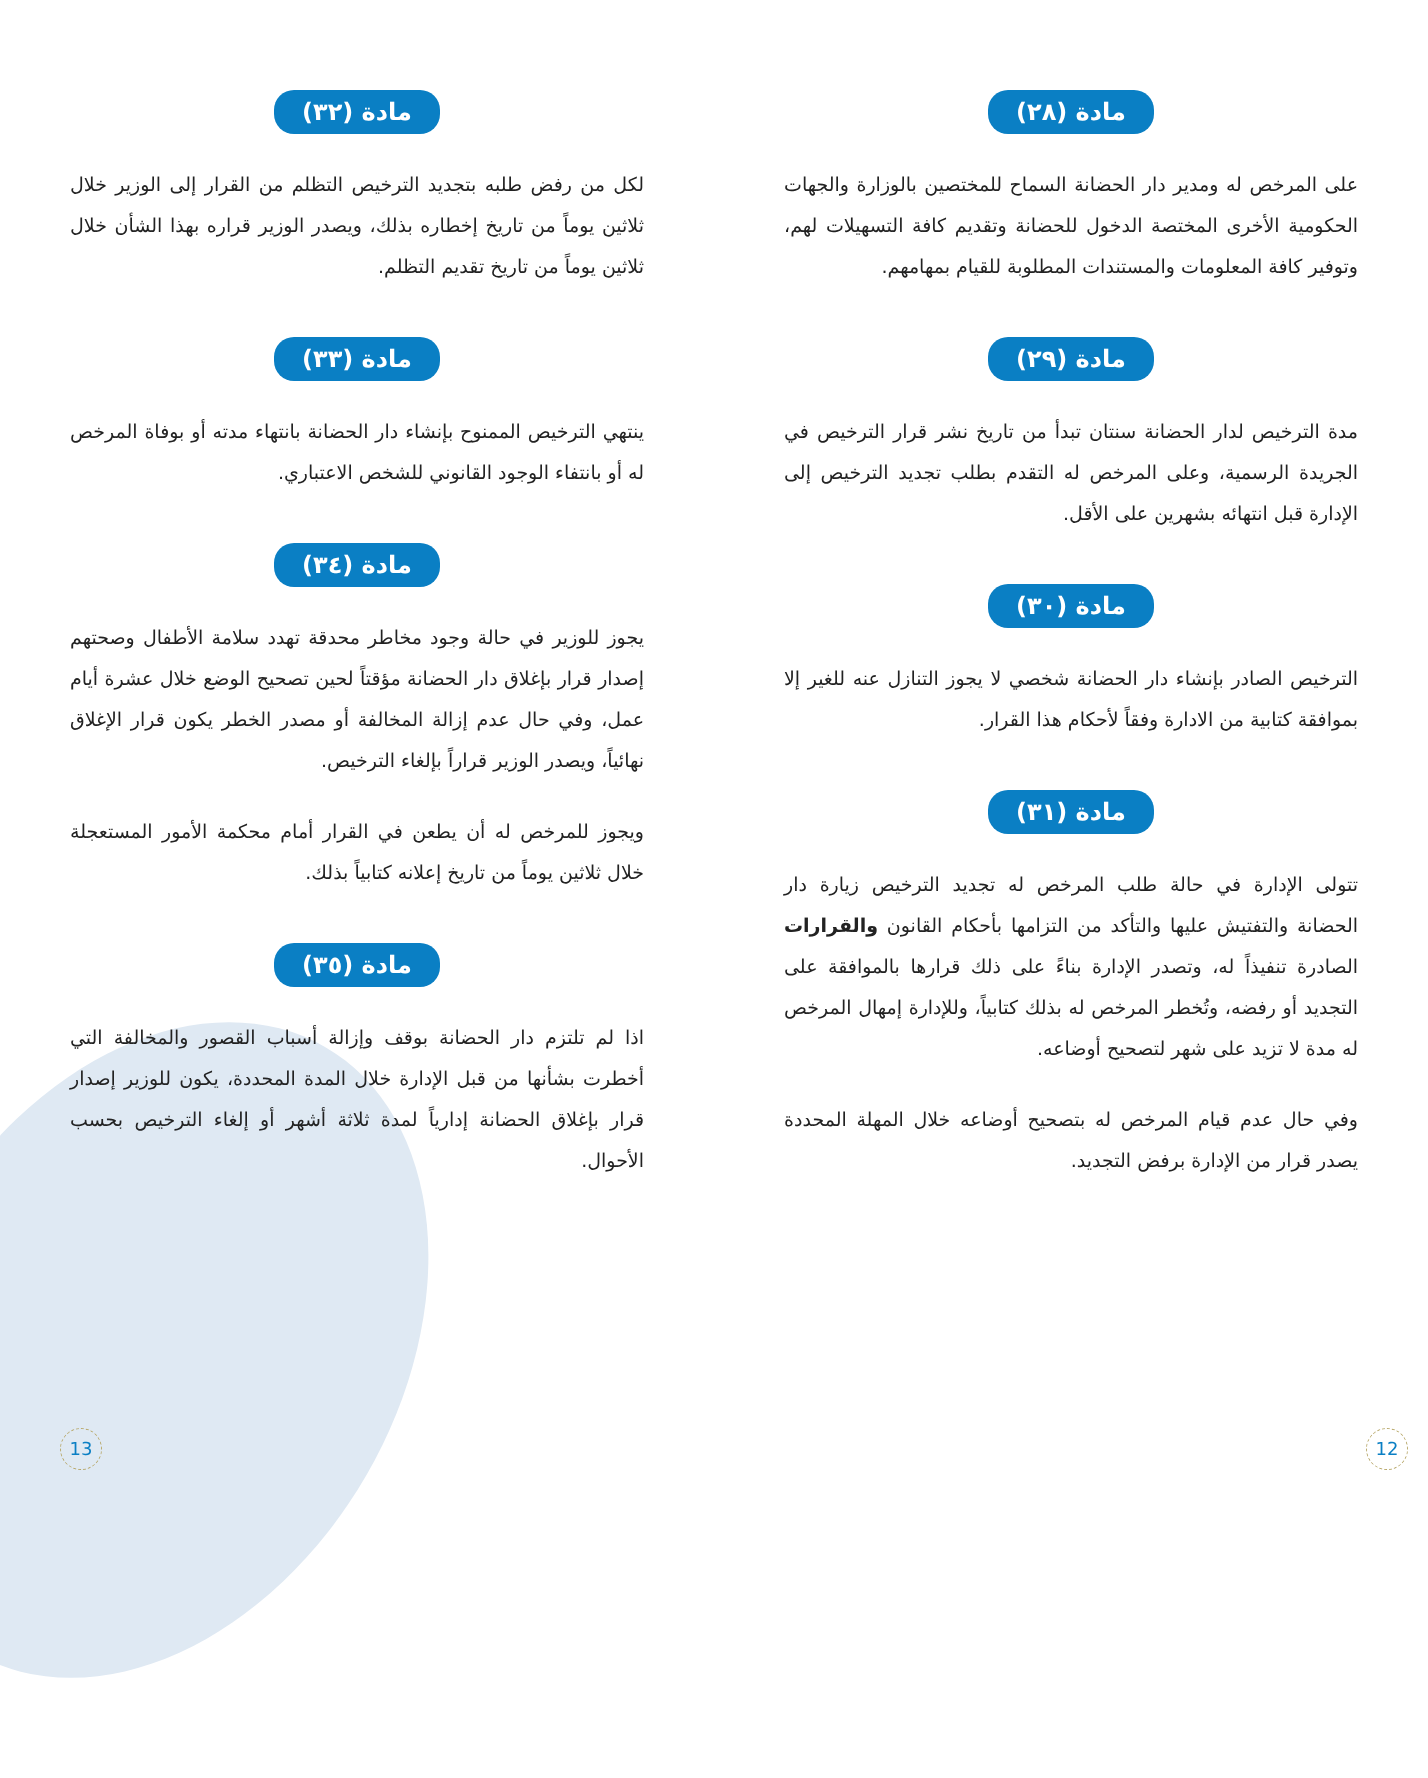مادة (٢٨)
على المرخص له ومدير دار الحضانة السماح للمختصين بالوزارة والجهات الحكومية الأخرى المختصة الدخول للحضانة وتقديم كافة التسهيلات لهم، وتوفير كافة المعلومات والمستندات المطلوبة للقيام بمهامهم.
مادة (٢٩)
مدة الترخيص لدار الحضانة سنتان تبدأ من تاريخ نشر قرار الترخيص في الجريدة الرسمية، وعلى المرخص له التقدم بطلب تجديد الترخيص إلى الإدارة قبل انتهائه بشهرين على الأقل.
مادة (٣٠)
الترخيص الصادر بإنشاء دار الحضانة شخصي لا يجوز التنازل عنه للغير إلا بموافقة كتابية من الادارة وفقاً لأحكام هذا القرار.
مادة (٣١)
تتولى الإدارة في حالة طلب المرخص له تجديد الترخيص زيارة دار الحضانة والتفتيش عليها والتأكد من التزامها بأحكام القانون والقرارات الصادرة تنفيذاً له، وتصدر الإدارة بناءً على ذلك قرارها بالموافقة على التجديد أو رفضه، وتُخطر المرخص له بذلك كتابياً، وللإدارة إمهال المرخص له مدة لا تزيد على شهر لتصحيح أوضاعه.
وفي حال عدم قيام المرخص له بتصحيح أوضاعه خلال المهلة المحددة يصدر قرار من الإدارة برفض التجديد.
مادة (٣٢)
لكل من رفض طلبه بتجديد الترخيص التظلم من القرار إلى الوزير خلال ثلاثين يوماً من تاريخ إخطاره بذلك، ويصدر الوزير قراره بهذا الشأن خلال ثلاثين يوماً من تاريخ تقديم التظلم.
مادة (٣٣)
ينتهي الترخيص الممنوح بإنشاء دار الحضانة بانتهاء مدته أو بوفاة المرخص له أو بانتفاء الوجود القانوني للشخص الاعتباري.
مادة (٣٤)
يجوز للوزير في حالة وجود مخاطر محدقة تهدد سلامة الأطفال وصحتهم إصدار قرار بإغلاق دار الحضانة مؤقتاً لحين تصحيح الوضع خلال عشرة أيام عمل، وفي حال عدم إزالة المخالفة أو مصدر الخطر يكون قرار الإغلاق نهائياً، ويصدر الوزير قراراً بإلغاء الترخيص.
ويجوز للمرخص له أن يطعن في القرار أمام محكمة الأمور المستعجلة خلال ثلاثين يوماً من تاريخ إعلانه كتابياً بذلك.
مادة (٣٥)
اذا لم تلتزم دار الحضانة بوقف وإزالة أسباب القصور والمخالفة التي أخطرت بشأنها من قبل الإدارة خلال المدة المحددة، يكون للوزير إصدار قرار بإغلاق الحضانة إدارياً لمدة ثلاثة أشهر أو إلغاء الترخيص بحسب الأحوال.
13 12